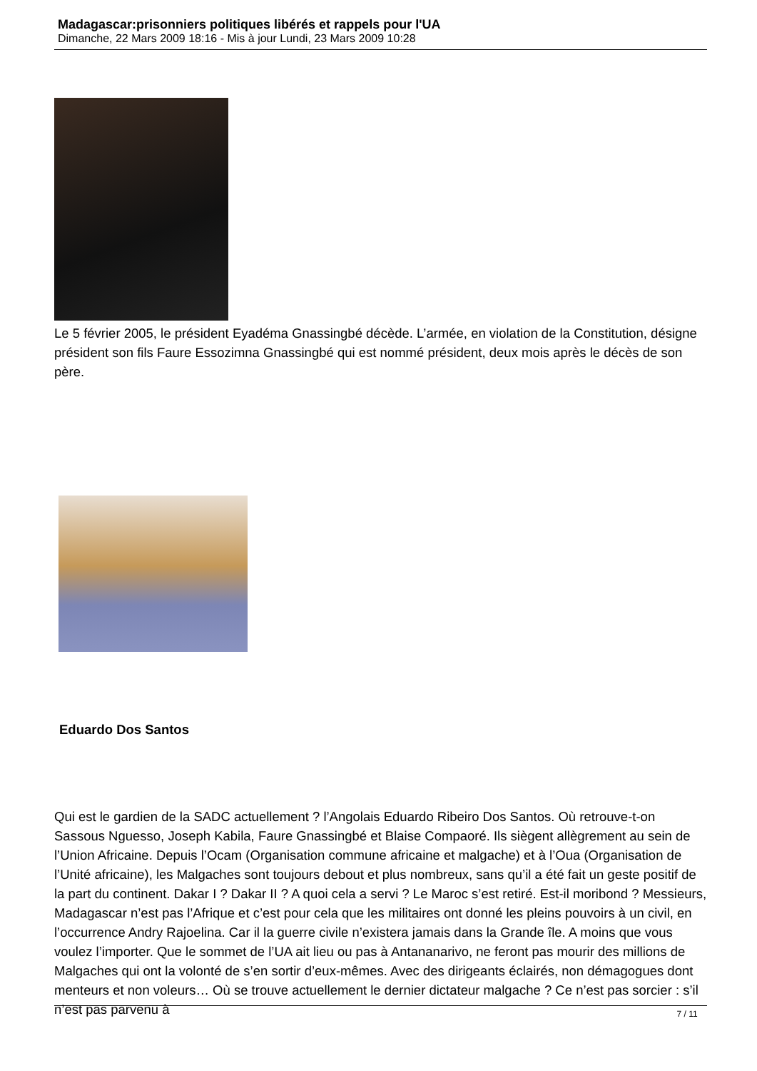Madagascar:prisonniers politiques libérés et rappels pour l'UA
Dimanche, 22 Mars 2009 18:16 - Mis à jour Lundi, 23 Mars 2009 10:28
Le 5 février 2005, le président Eyadéma Gnassingbé décède. L’armée, en violation de la Constitution, désigne président son fils Faure Essozimna Gnassingbé qui est nommé président, deux mois après le décès de son père.
Eduardo Dos Santos
Qui est le gardien de la SADC actuellement ? l’Angolais Eduardo Ribeiro Dos Santos. Où retrouve-t-on Sassous Nguesso, Joseph Kabila, Faure Gnassingbé et Blaise Compaoré. Ils siègent allègrement au sein de l’Union Africaine. Depuis l’Ocam (Organisation commune africaine et malgache) et à l’Oua (Organisation de l’Unité africaine), les Malgaches sont toujours debout et plus nombreux, sans qu’il a été fait un geste positif de la part du continent. Dakar I ? Dakar II ? A quoi cela a servi ? Le Maroc s’est retiré. Est-il moribond ? Messieurs, Madagascar n’est pas l’Afrique et c’est pour cela que les militaires ont donné les pleins pouvoirs à un civil, en l’occurrence Andry Rajoelina. Car il la guerre civile n’existera jamais dans la Grande île. A moins que vous voulez l’importer. Que le sommet de l’UA ait lieu ou pas à Antananarivo, ne feront pas mourir des millions de Malgaches qui ont la volonté de s’en sortir d’eux-mêmes. Avec des dirigeants éclairés, non démagogues dont menteurs et non voleurs… Où se trouve actuellement le dernier dictateur malgache ? Ce n’est pas sorcier : s’il n’est pas parvenu à
7 / 11